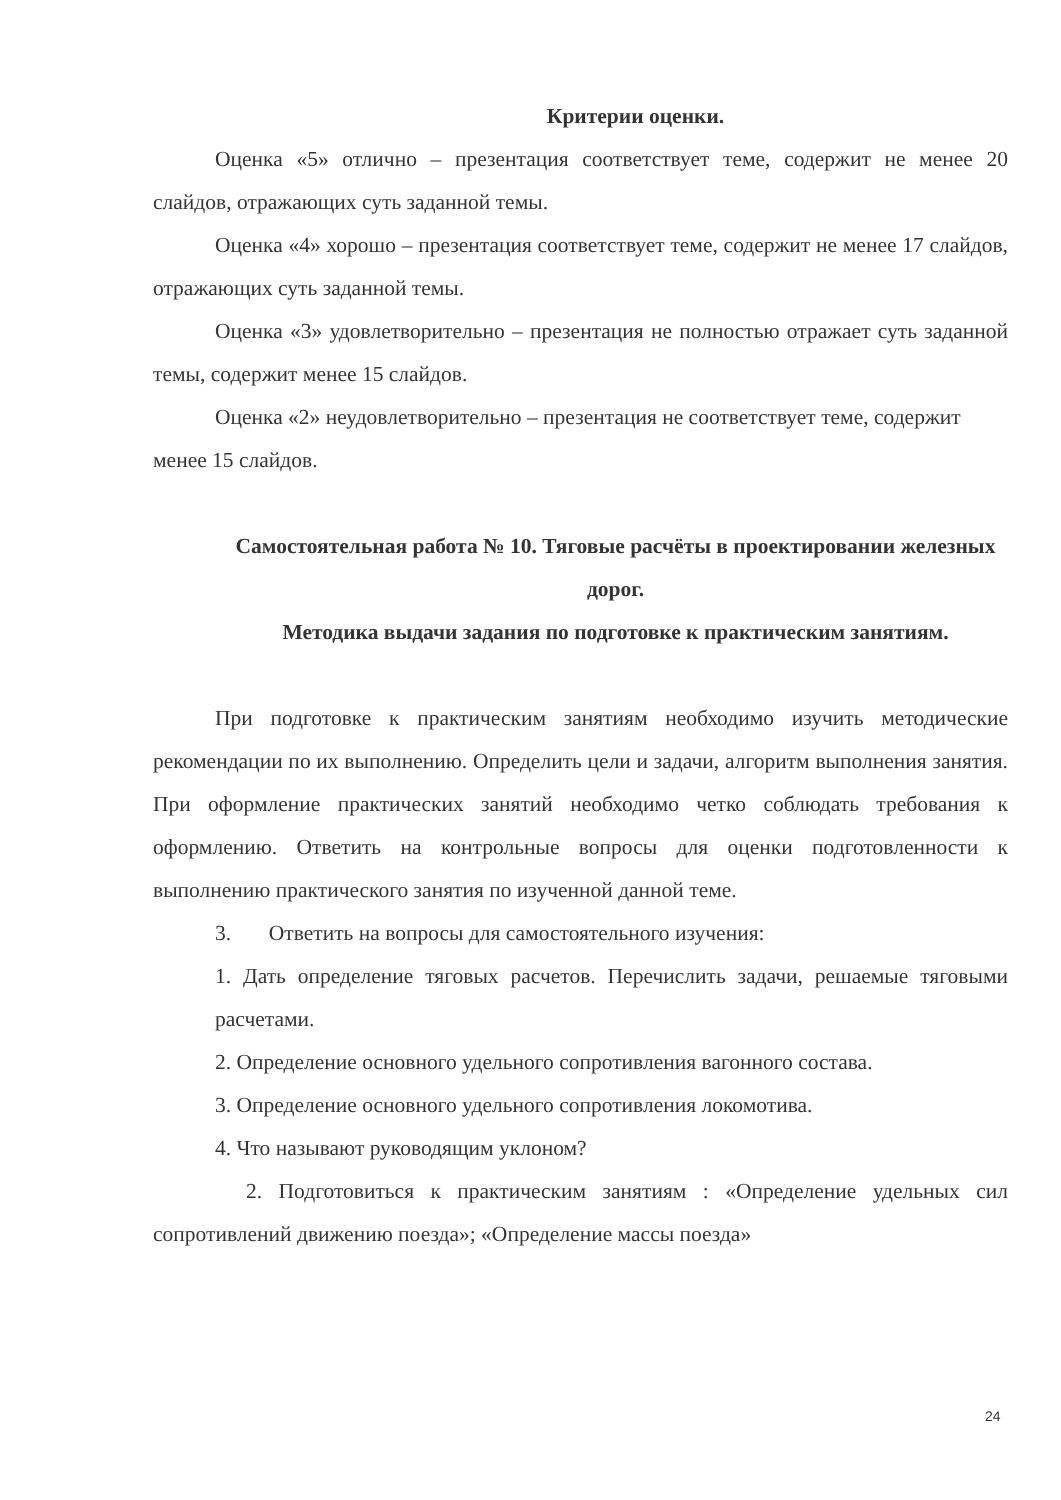Критерии оценки.
Оценка «5» отлично – презентация соответствует теме, содержит не менее 20 слайдов, отражающих суть заданной темы.
Оценка «4» хорошо – презентация соответствует теме, содержит не менее 17 слайдов, отражающих суть заданной темы.
Оценка «3» удовлетворительно – презентация не полностью отражает суть заданной темы, содержит менее 15 слайдов.
Оценка «2» неудовлетворительно – презентация не соответствует теме, содержит менее 15 слайдов.
Самостоятельная работа № 10. Тяговые расчёты в проектировании железных дорог.
Методика выдачи задания по подготовке к практическим занятиям.
При подготовке к практическим занятиям необходимо изучить методические рекомендации по их выполнению. Определить цели и задачи, алгоритм выполнения занятия. При оформление практических занятий необходимо четко соблюдать требования к оформлению. Ответить на контрольные вопросы для оценки подготовленности к выполнению практического занятия по изученной данной теме.
3. Ответить на вопросы для самостоятельного изучения:
1. Дать определение тяговых расчетов. Перечислить задачи, решаемые тяговыми расчетами.
2. Определение основного удельного сопротивления вагонного состава.
3. Определение основного удельного сопротивления локомотива.
4. Что называют руководящим уклоном?
2. Подготовиться к практическим занятиям : «Определение удельных сил сопротивлений движению поезда»; «Определение массы поезда»
24